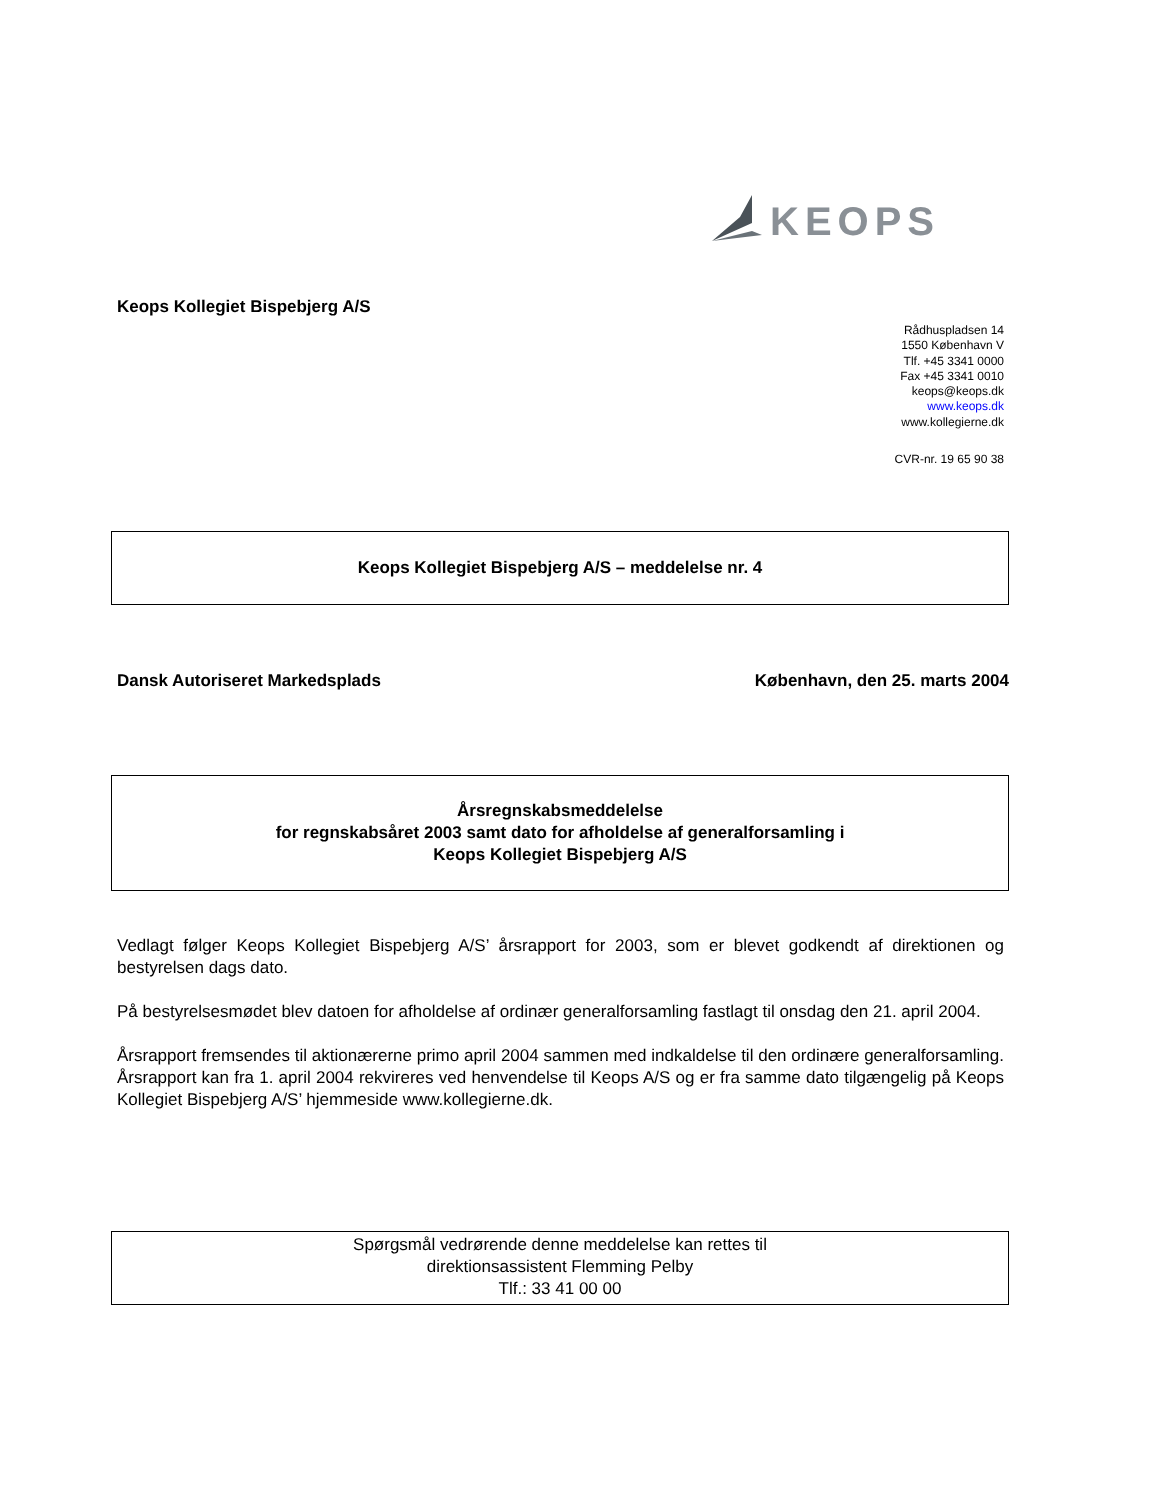KEOPS
Keops Kollegiet Bispebjerg A/S
Rådhuspladsen 14
1550 København V
Tlf. +45 3341 0000
Fax +45 3341 0010
keops@keops.dk
www.keops.dk
www.kollegierne.dk
CVR-nr. 19 65 90 38
Keops Kollegiet Bispebjerg A/S – meddelelse nr. 4
Dansk Autoriseret Markedsplads København, den 25. marts 2004
Årsregnskabsmeddelelse
for regnskabsåret 2003 samt dato for afholdelse af generalforsamling i
Keops Kollegiet Bispebjerg A/S
Vedlagt følger Keops Kollegiet Bispebjerg A/S’ årsrapport for 2003, som er blevet godkendt af direktionen og bestyrelsen dags dato.
På bestyrelsesmødet blev datoen for afholdelse af ordinær generalforsamling fastlagt til onsdag den 21. april 2004.
Årsrapport fremsendes til aktionærerne primo april 2004 sammen med indkaldelse til den ordinære generalforsamling. Årsrapport kan fra 1. april 2004 rekvireres ved henvendelse til Keops A/S og er fra samme dato tilgængelig på Keops Kollegiet Bispebjerg A/S’ hjemmeside www.kollegierne.dk.
Spørgsmål vedrørende denne meddelelse kan rettes til
direktionsassistent Flemming Pelby
Tlf.: 33 41 00 00